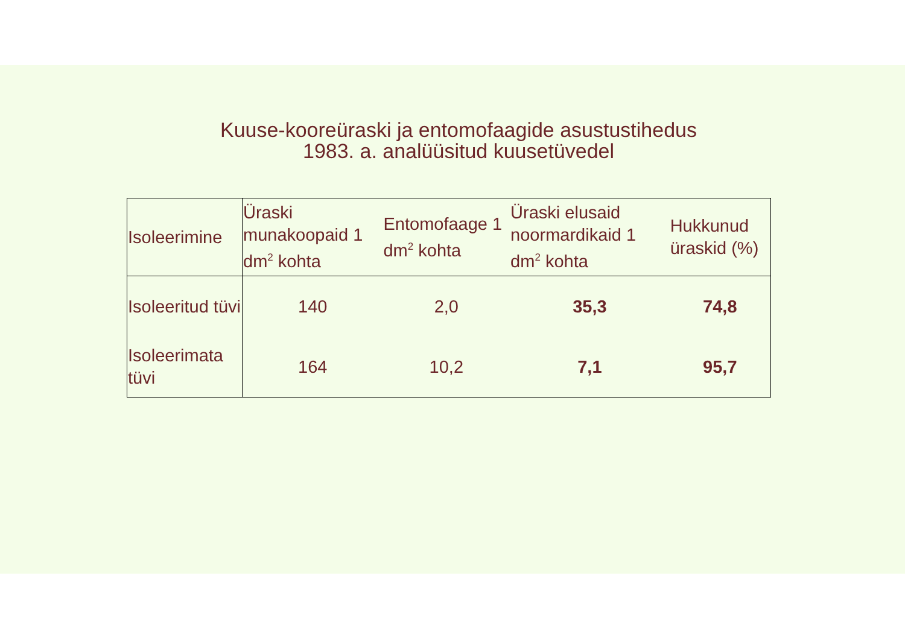Kuuse-kooreüraski ja entomofaagide asustustihedus
1983. a. analüüsitud kuusetüvedel
| Isoleerimine | Üraski munakoopaid 1 dm<sup>2</sup> kohta | Entomofaage 1 dm<sup>2</sup> kohta | Üraski elusaid noormardikaid 1 dm<sup>2</sup> kohta | Hukkunud üraskid (%) |
| --- | --- | --- | --- | --- |
| Isoleeritud tüvi | 140 | 2,0 | 35,3 | 74,8 |
| Isoleerimata tüvi | 164 | 10,2 | 7,1 | 95,7 |